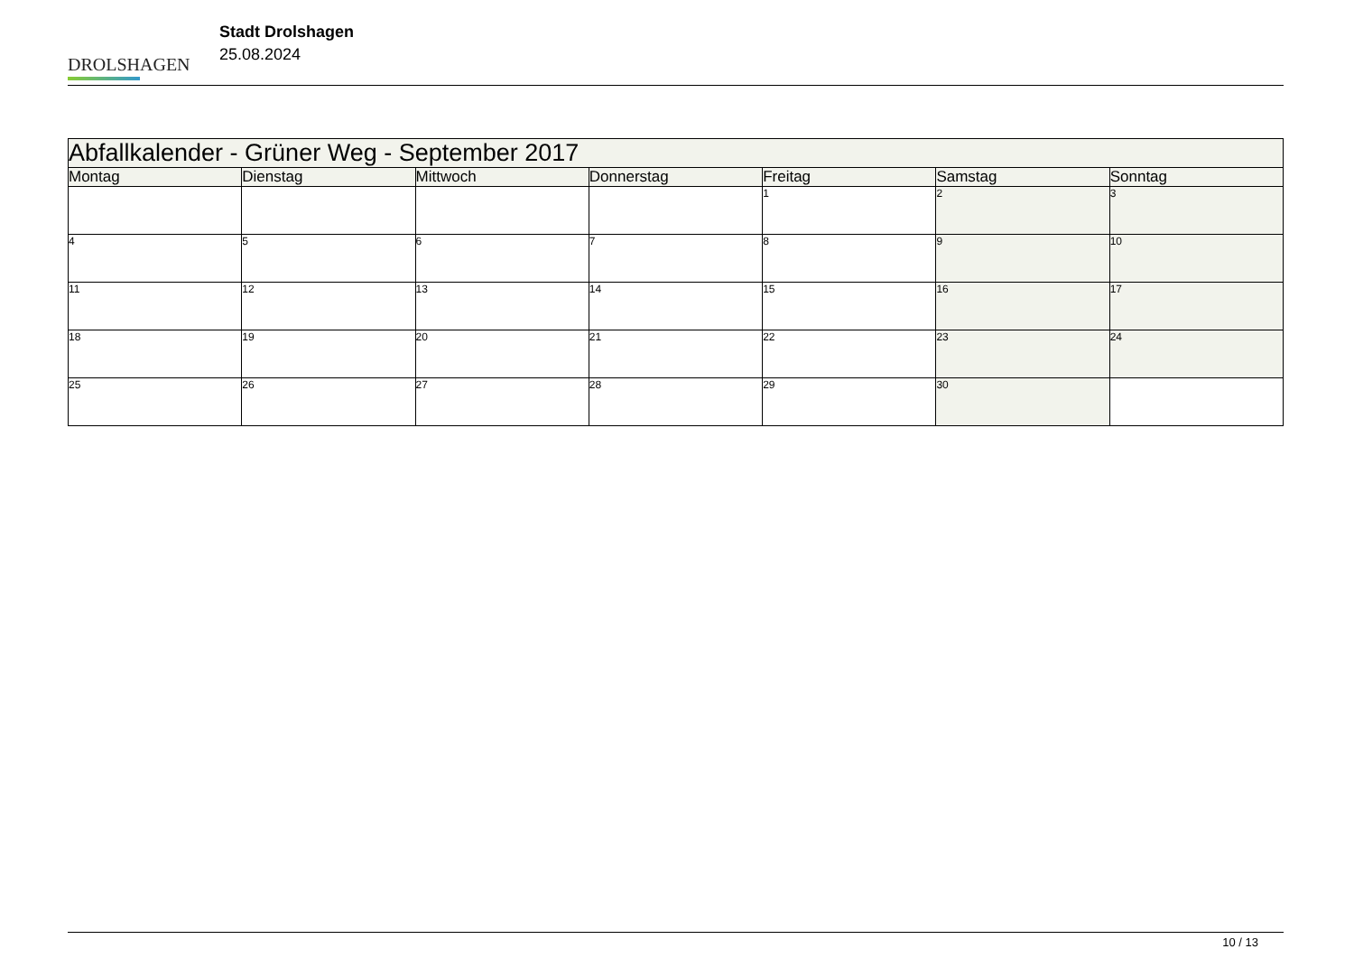DROLSHAGEN
Stadt Drolshagen
25.08.2024
| Abfallkalender - Grüner Weg - September 2017 | | | | | | |
| --- | --- | --- | --- | --- | --- | --- |
| Montag | Dienstag | Mittwoch | Donnerstag | Freitag | Samstag | Sonntag |
| | | | | 1 | 2 | 3 |
| 4 | 5 | 6 | 7 | 8 | 9 | 10 |
| 11 | 12 | 13 | 14 | 15 | 16 | 17 |
| 18 | 19 | 20 | 21 | 22 | 23 | 24 |
| 25 | 26 | 27 | 28 | 29 | 30 | |
10 / 13